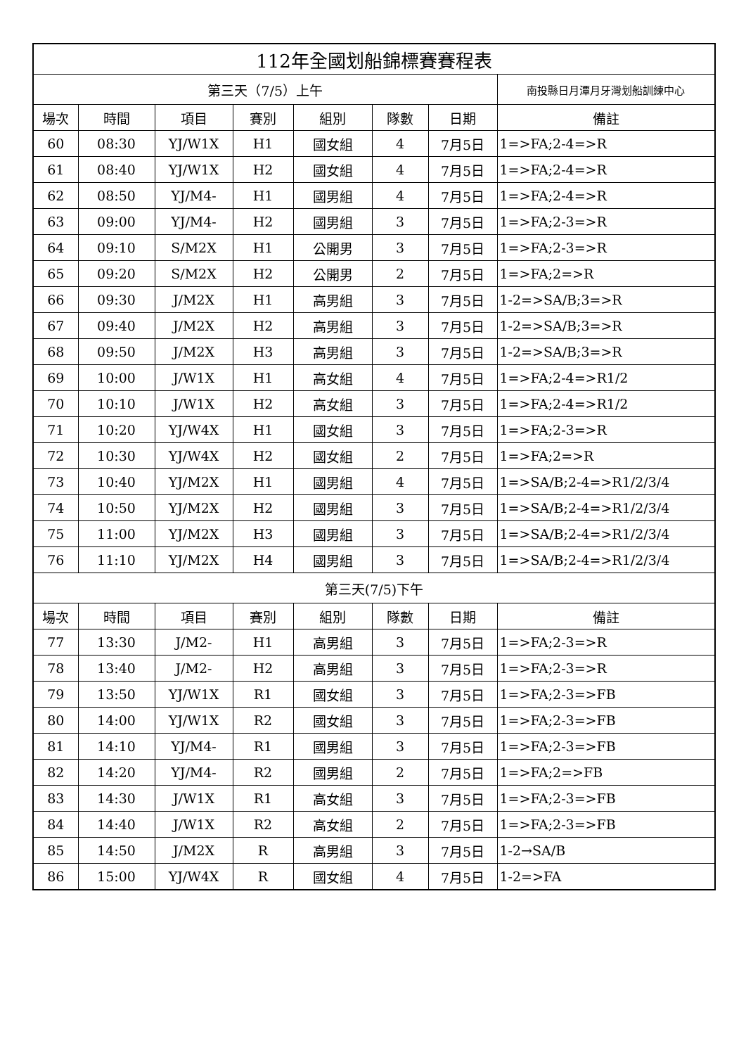| 112年全國划船錦標賽賽程表 | | | | | | | |
| --- | --- | --- | --- | --- | --- | --- | --- |
| 第三天（7/5）上午 | | | | | | | 南投縣日月潭月牙灣划船訓練中心 |
| 場次 | 時間 | 項目 | 賽別 | 組別 | 隊數 | 日期 | 備註 |
| 60 | 08:30 | YJ/W1X | H1 | 國女組 | 4 | 7月5日 | 1=>FA;2-4=>R |
| 61 | 08:40 | YJ/W1X | H2 | 國女組 | 4 | 7月5日 | 1=>FA;2-4=>R |
| 62 | 08:50 | YJ/M4- | H1 | 國男組 | 4 | 7月5日 | 1=>FA;2-4=>R |
| 63 | 09:00 | YJ/M4- | H2 | 國男組 | 3 | 7月5日 | 1=>FA;2-3=>R |
| 64 | 09:10 | S/M2X | H1 | 公開男 | 3 | 7月5日 | 1=>FA;2-3=>R |
| 65 | 09:20 | S/M2X | H2 | 公開男 | 2 | 7月5日 | 1=>FA;2=>R |
| 66 | 09:30 | J/M2X | H1 | 高男組 | 3 | 7月5日 | 1-2=>SA/B;3=>R |
| 67 | 09:40 | J/M2X | H2 | 高男組 | 3 | 7月5日 | 1-2=>SA/B;3=>R |
| 68 | 09:50 | J/M2X | H3 | 高男組 | 3 | 7月5日 | 1-2=>SA/B;3=>R |
| 69 | 10:00 | J/W1X | H1 | 高女組 | 4 | 7月5日 | 1=>FA;2-4=>R1/2 |
| 70 | 10:10 | J/W1X | H2 | 高女組 | 3 | 7月5日 | 1=>FA;2-4=>R1/2 |
| 71 | 10:20 | YJ/W4X | H1 | 國女組 | 3 | 7月5日 | 1=>FA;2-3=>R |
| 72 | 10:30 | YJ/W4X | H2 | 國女組 | 2 | 7月5日 | 1=>FA;2=>R |
| 73 | 10:40 | YJ/M2X | H1 | 國男組 | 4 | 7月5日 | 1=>SA/B;2-4=>R1/2/3/4 |
| 74 | 10:50 | YJ/M2X | H2 | 國男組 | 3 | 7月5日 | 1=>SA/B;2-4=>R1/2/3/4 |
| 75 | 11:00 | YJ/M2X | H3 | 國男組 | 3 | 7月5日 | 1=>SA/B;2-4=>R1/2/3/4 |
| 76 | 11:10 | YJ/M2X | H4 | 國男組 | 3 | 7月5日 | 1=>SA/B;2-4=>R1/2/3/4 |
| 第三天(7/5)下午 | | | | | | | |
| 場次 | 時間 | 項目 | 賽別 | 組別 | 隊數 | 日期 | 備註 |
| 77 | 13:30 | J/M2- | H1 | 高男組 | 3 | 7月5日 | 1=>FA;2-3=>R |
| 78 | 13:40 | J/M2- | H2 | 高男組 | 3 | 7月5日 | 1=>FA;2-3=>R |
| 79 | 13:50 | YJ/W1X | R1 | 國女組 | 3 | 7月5日 | 1=>FA;2-3=>FB |
| 80 | 14:00 | YJ/W1X | R2 | 國女組 | 3 | 7月5日 | 1=>FA;2-3=>FB |
| 81 | 14:10 | YJ/M4- | R1 | 國男組 | 3 | 7月5日 | 1=>FA;2-3=>FB |
| 82 | 14:20 | YJ/M4- | R2 | 國男組 | 2 | 7月5日 | 1=>FA;2=>FB |
| 83 | 14:30 | J/W1X | R1 | 高女組 | 3 | 7月5日 | 1=>FA;2-3=>FB |
| 84 | 14:40 | J/W1X | R2 | 高女組 | 2 | 7月5日 | 1=>FA;2-3=>FB |
| 85 | 14:50 | J/M2X | R | 高男組 | 3 | 7月5日 | 1-2→SA/B |
| 86 | 15:00 | YJ/W4X | R | 國女組 | 4 | 7月5日 | 1-2=>FA |